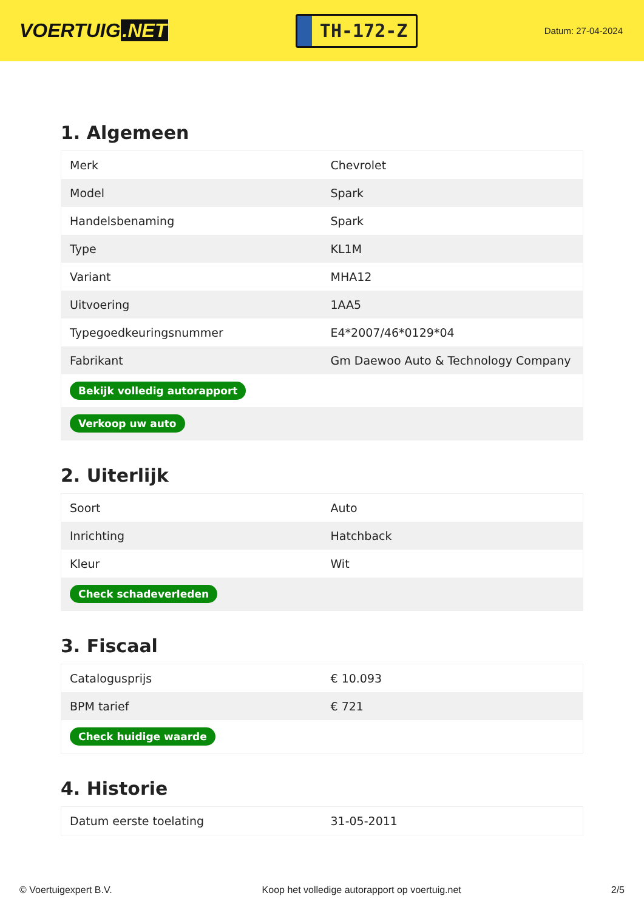VOERTUIG.NET
TH-172-Z
Datum: 27-04-2024
1. Algemeen
| Merk | Chevrolet |
| Model | Spark |
| Handelsbenaming | Spark |
| Type | KL1M |
| Variant | MHA12 |
| Uitvoering | 1AA5 |
| Typegoedkeuringsnummer | E4*2007/46*0129*04 |
| Fabrikant | Gm Daewoo Auto & Technology Company |
| Bekijk volledig autorapport | |
| Verkoop uw auto | |
2. Uiterlijk
| Soort | Auto |
| Inrichting | Hatchback |
| Kleur | Wit |
| Check schadeverleden | |
3. Fiscaal
| Catalogusprijs | € 10.093 |
| BPM tarief | € 721 |
| Check huidige waarde | |
4. Historie
| Datum eerste toelating | 31-05-2011 |
© Voertuigexpert B.V. Koop het volledige autorapport op voertuig.net 2/5